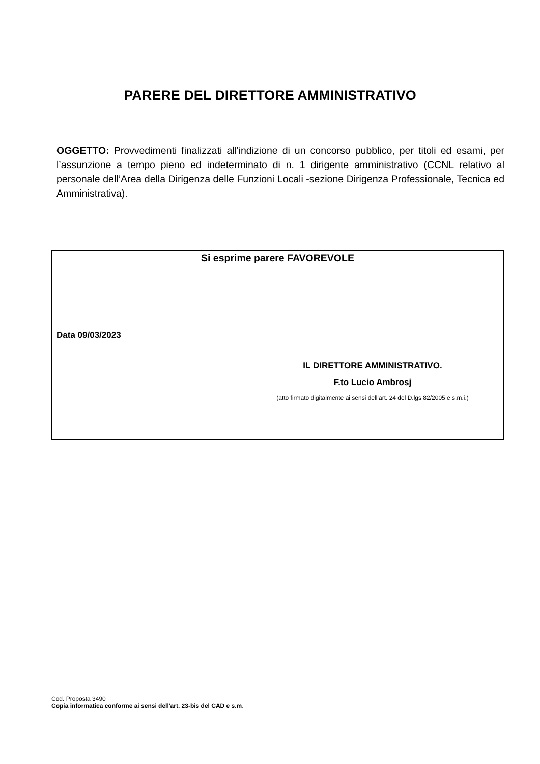PARERE DEL DIRETTORE AMMINISTRATIVO
OGGETTO: Provvedimenti finalizzati all'indizione di un concorso pubblico, per titoli ed esami, per l’assunzione a tempo pieno ed indeterminato di n. 1 dirigente amministrativo (CCNL relativo al personale dell’Area della Dirigenza delle Funzioni Locali -sezione Dirigenza Professionale, Tecnica ed Amministrativa).
Si esprime parere FAVOREVOLE
Data 09/03/2023
IL DIRETTORE AMMINISTRATIVO.
F.to Lucio Ambrosj
(atto firmato digitalmente ai sensi dell’art. 24 del D.lgs 82/2005 e s.m.i.)
Cod. Proposta 3490
Copia informatica conforme ai sensi dell'art. 23-bis del CAD e s.m.